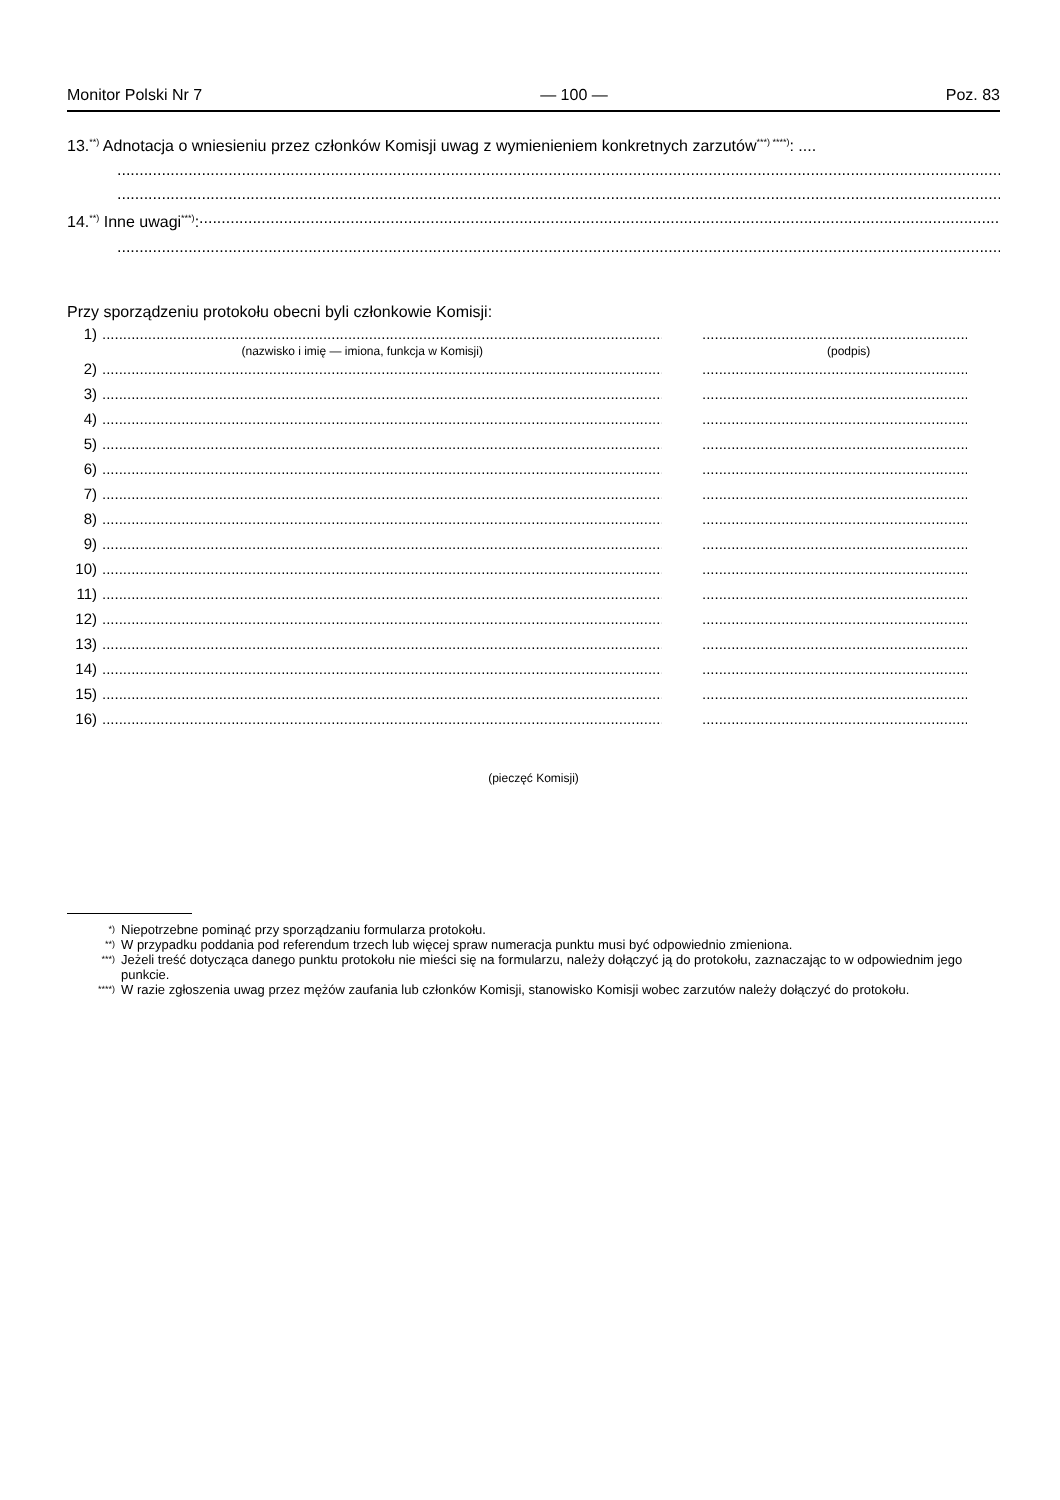Monitor Polski Nr 7 — 100 — Poz. 83
13.<sup>**)</sup> Adnotacja o wniesieniu przez członków Komisji uwag z wymienieniem konkretnych zarzutów<sup>***) ****)</sup>: ....
14.<sup>**)</sup> Inne uwagi<sup>***)</sup>:
Przy sporządzeniu protokołu obecni byli członkowie Komisji:
1)....................................................................................................................................................................................................................
(nazwisko i imię — imiona, funkcja w Komisji) (podpis)
2)....................................................................................................................................................................................................................
3)....................................................................................................................................................................................................................
4)....................................................................................................................................................................................................................
5)....................................................................................................................................................................................................................
6)....................................................................................................................................................................................................................
7)....................................................................................................................................................................................................................
8)....................................................................................................................................................................................................................
9)....................................................................................................................................................................................................................
10)....................................................................................................................................................................................................................
11)....................................................................................................................................................................................................................
12)....................................................................................................................................................................................................................
13)....................................................................................................................................................................................................................
14)....................................................................................................................................................................................................................
15)....................................................................................................................................................................................................................
16)....................................................................................................................................................................................................................
(pieczęć Komisji)
*) Niepotrzebne pominąć przy sporządzaniu formularza protokołu.
**) W przypadku poddania pod referendum trzech lub więcej spraw numeracja punktu musi być odpowiednio zmieniona.
***) Jeżeli treść dotycząca danego punktu protokołu nie mieści się na formularzu, należy dołączyć ją do protokołu, zaznaczając to w odpowiednim jego punkcie.
****) W razie zgłoszenia uwag przez mężów zaufania lub członków Komisji, stanowisko Komisji wobec zarzutów należy dołączyć do protokołu.